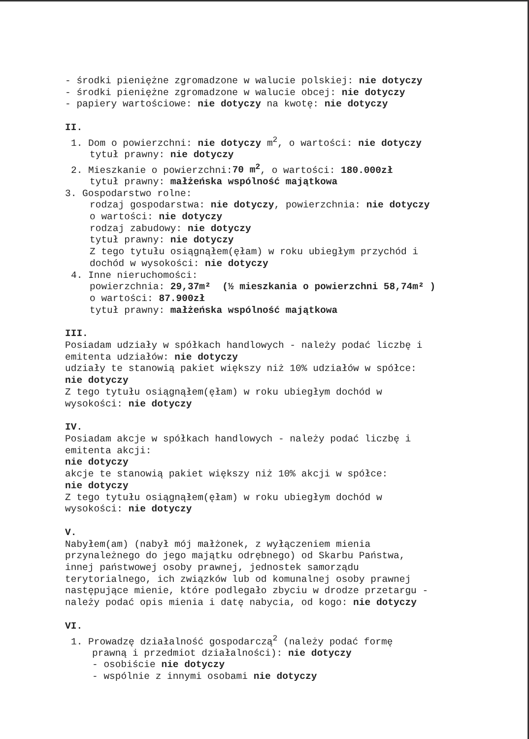- środki pieniężne zgromadzone w walucie polskiej: nie dotyczy
- środki pieniężne zgromadzone w walucie obcej: nie dotyczy
- papiery wartościowe: nie dotyczy na kwotę: nie dotyczy
II.
1. Dom o powierzchni: nie dotyczy m<sup>2</sup>, o wartości: nie dotyczy
tytuł prawny: nie dotyczy
2. Mieszkanie o powierzchni:70 m<sup>2</sup>, o wartości: 180.000zł
tytuł prawny: małżeńska wspólność majątkowa
3. Gospodarstwo rolne:
rodzaj gospodarstwa: nie dotyczy, powierzchnia: nie dotyczy
o wartości: nie dotyczy
rodzaj zabudowy: nie dotyczy
tytuł prawny: nie dotyczy
Z tego tytułu osiągnąłem(ęłam) w roku ubiegłym przychód i
dochód w wysokości: nie dotyczy
4. Inne nieruchomości:
powierzchnia: 29,37m² (½ mieszkania o powierzchni 58,74m² )
o wartości: 87.900zł
tytuł prawny: małżeńska wspólność majątkowa
III.
Posiadam udziały w spółkach handlowych - należy podać liczbę i
emitenta udziałów: nie dotyczy
udziały te stanowią pakiet większy niż 10% udziałów w spółce:
nie dotyczy
Z tego tytułu osiągnąłem(ęłam) w roku ubiegłym dochód w
wysokości: nie dotyczy
IV.
Posiadam akcje w spółkach handlowych - należy podać liczbę i
emitenta akcji:
nie dotyczy
akcje te stanowią pakiet większy niż 10% akcji w spółce:
nie dotyczy
Z tego tytułu osiągnąłem(ęłam) w roku ubiegłym dochód w
wysokości: nie dotyczy
V.
Nabyłem(am) (nabył mój małżonek, z wyłączeniem mienia
przynależnego do jego majątku odrębnego) od Skarbu Państwa,
innej państwowej osoby prawnej, jednostek samorządu
terytorialnego, ich związków lub od komunalnej osoby prawnej
następujące mienie, które podlegało zbyciu w drodze przetargu -
należy podać opis mienia i datę nabycia, od kogo: nie dotyczy
VI.
1. Prowadzę działalność gospodarczą<sup>2</sup> (należy podać formę
prawną i przedmiot działalności): nie dotyczy
- osobiście nie dotyczy
- wspólnie z innymi osobami nie dotyczy